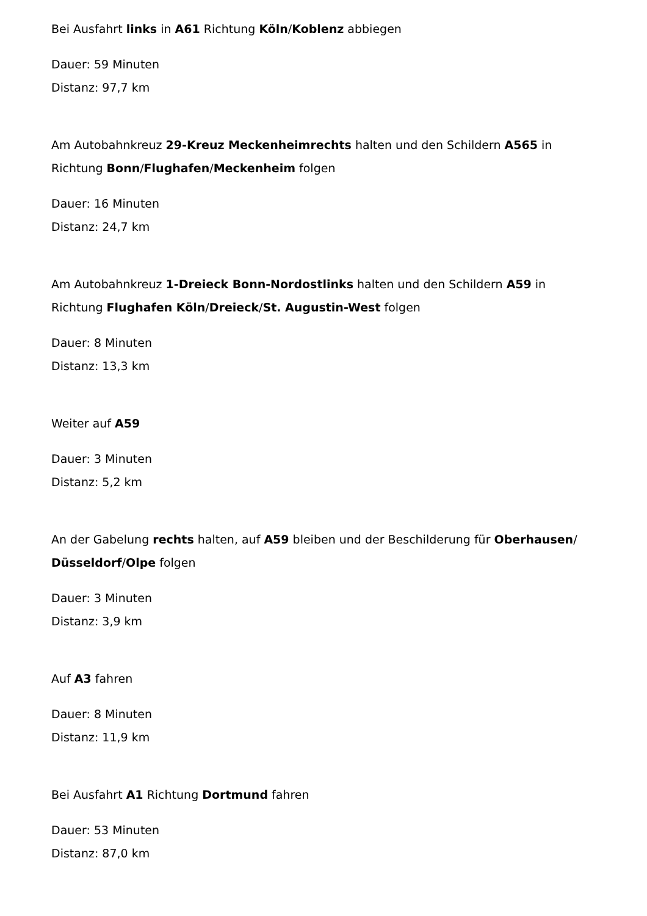Bei Ausfahrt links in A61 Richtung Köln/Koblenz abbiegen
Dauer: 59 Minuten
Distanz: 97,7 km
Am Autobahnkreuz 29-Kreuz Meckenheimrechts halten und den Schildern A565 in Richtung Bonn/Flughafen/Meckenheim folgen
Dauer: 16 Minuten
Distanz: 24,7 km
Am Autobahnkreuz 1-Dreieck Bonn-Nordostlinks halten und den Schildern A59 in Richtung Flughafen Köln/Dreieck/St. Augustin-West folgen
Dauer: 8 Minuten
Distanz: 13,3 km
Weiter auf A59
Dauer: 3 Minuten
Distanz: 5,2 km
An der Gabelung rechts halten, auf A59 bleiben und der Beschilderung für Oberhausen/ Düsseldorf/Olpe folgen
Dauer: 3 Minuten
Distanz: 3,9 km
Auf A3 fahren
Dauer: 8 Minuten
Distanz: 11,9 km
Bei Ausfahrt A1 Richtung Dortmund fahren
Dauer: 53 Minuten
Distanz: 87,0 km